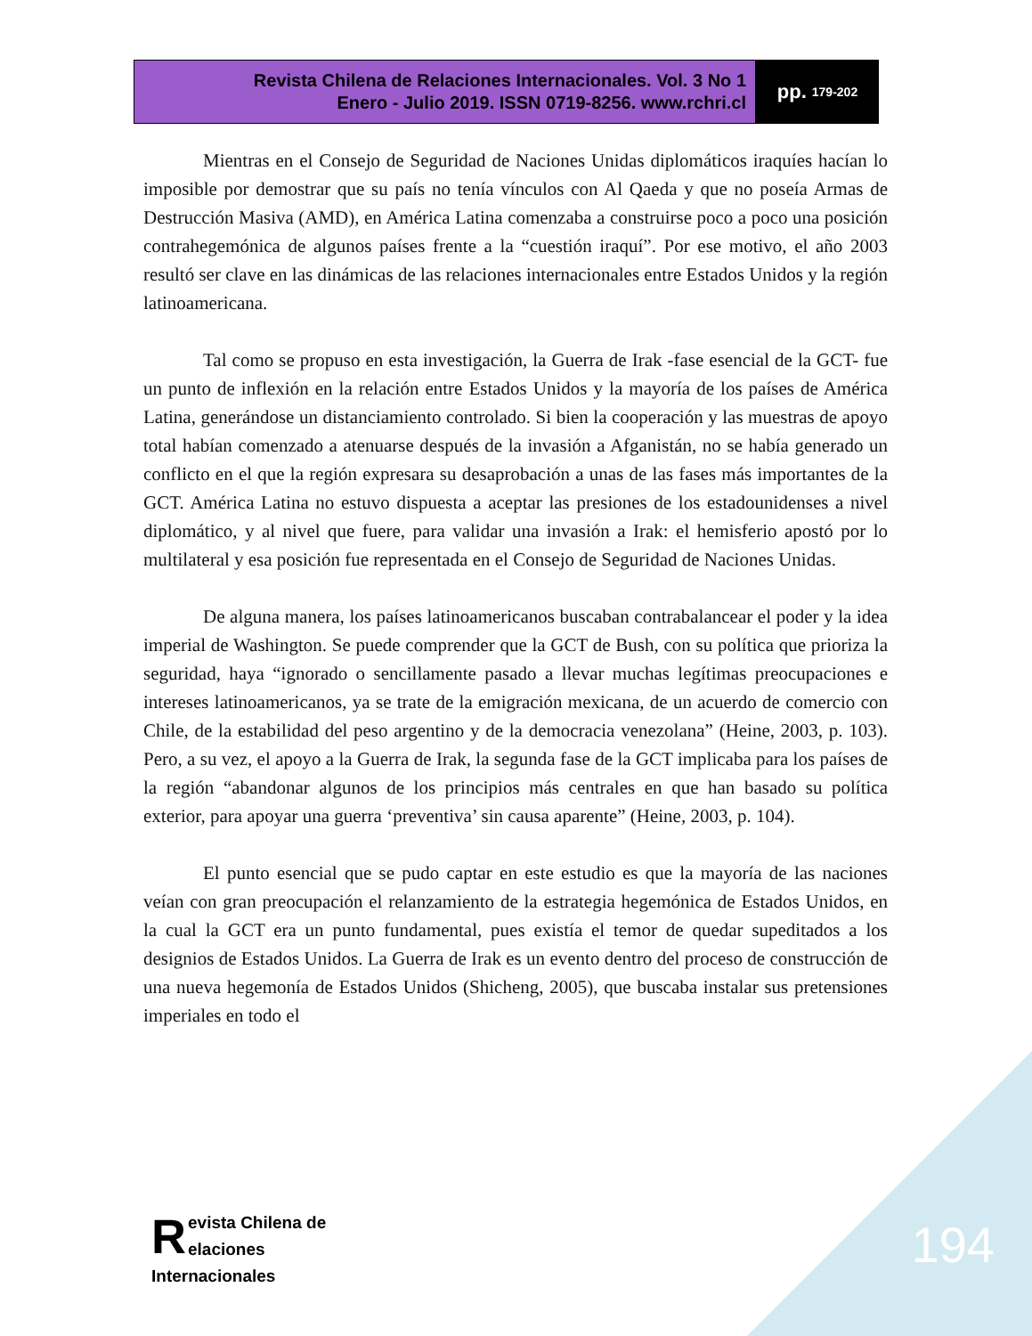Revista Chilena de Relaciones Internacionales. Vol. 3 No 1
Enero - Julio 2019. ISSN 0719-8256. www.rchri.cl
pp. 179-202
Mientras en el Consejo de Seguridad de Naciones Unidas diplomáticos iraquíes hacían lo imposible por demostrar que su país no tenía vínculos con Al Qaeda y que no poseía Armas de Destrucción Masiva (AMD), en América Latina comenzaba a construirse poco a poco una posición contrahegemónica de algunos países frente a la “cuestión iraquí”. Por ese motivo, el año 2003 resultó ser clave en las dinámicas de las relaciones internacionales entre Estados Unidos y la región latinoamericana.
Tal como se propuso en esta investigación, la Guerra de Irak -fase esencial de la GCT- fue un punto de inflexión en la relación entre Estados Unidos y la mayoría de los países de América Latina, generándose un distanciamiento controlado. Si bien la cooperación y las muestras de apoyo total habían comenzado a atenuarse después de la invasión a Afganistán, no se había generado un conflicto en el que la región expresara su desaprobación a unas de las fases más importantes de la GCT. América Latina no estuvo dispuesta a aceptar las presiones de los estadounidenses a nivel diplomático, y al nivel que fuere, para validar una invasión a Irak: el hemisferio apostó por lo multilateral y esa posición fue representada en el Consejo de Seguridad de Naciones Unidas.
De alguna manera, los países latinoamericanos buscaban contrabalancear el poder y la idea imperial de Washington. Se puede comprender que la GCT de Bush, con su política que prioriza la seguridad, haya “ignorado o sencillamente pasado a llevar muchas legítimas preocupaciones e intereses latinoamericanos, ya se trate de la emigración mexicana, de un acuerdo de comercio con Chile, de la estabilidad del peso argentino y de la democracia venezolana” (Heine, 2003, p. 103). Pero, a su vez, el apoyo a la Guerra de Irak, la segunda fase de la GCT implicaba para los países de la región “abandonar algunos de los principios más centrales en que han basado su política exterior, para apoyar una guerra ‘preventiva’ sin causa aparente” (Heine, 2003, p. 104).
El punto esencial que se pudo captar en este estudio es que la mayoría de las naciones veían con gran preocupación el relanzamiento de la estrategia hegemónica de Estados Unidos, en la cual la GCT era un punto fundamental, pues existía el temor de quedar supeditados a los designios de Estados Unidos. La Guerra de Irak es un evento dentro del proceso de construcción de una nueva hegemonía de Estados Unidos (Shicheng, 2005), que buscaba instalar sus pretensiones imperiales en todo el
Revista Chilena de
elaciones Internacionales
194